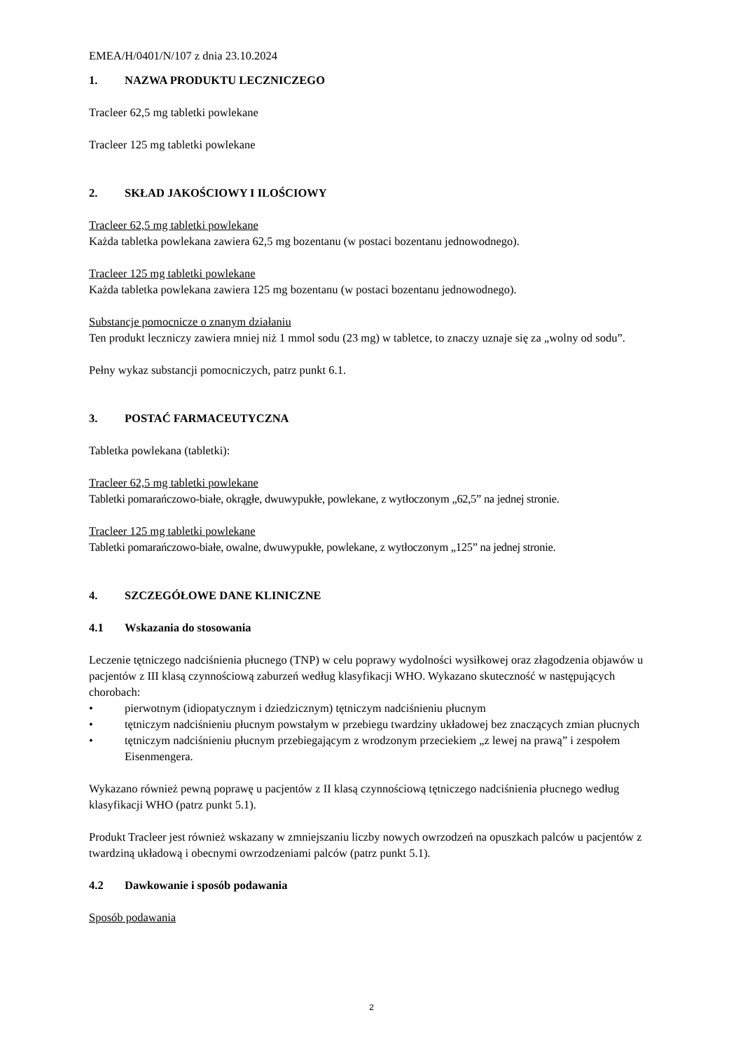EMEA/H/0401/N/107 z dnia 23.10.2024
1. NAZWA PRODUKTU LECZNICZEGO
Tracleer 62,5 mg tabletki powlekane
Tracleer 125 mg tabletki powlekane
2. SKŁAD JAKOŚCIOWY I ILOŚCIOWY
Tracleer 62,5 mg tabletki powlekane
Każda tabletka powlekana zawiera 62,5 mg bozentanu (w postaci bozentanu jednowodnego).
Tracleer 125 mg tabletki powlekane
Każda tabletka powlekana zawiera 125 mg bozentanu (w postaci bozentanu jednowodnego).
Substancje pomocnicze o znanym działaniu
Ten produkt leczniczy zawiera mniej niż 1 mmol sodu (23 mg) w tabletce, to znaczy uznaje się za „wolny od sodu”.
Pełny wykaz substancji pomocniczych, patrz punkt 6.1.
3. POSTAĆ FARMACEUTYCZNA
Tabletka powlekana (tabletki):
Tracleer 62,5 mg tabletki powlekane
Tabletki pomarańczowo-białe, okrągłe, dwuwypukłe, powlekane, z wytłoczonym „62,5” na jednej stronie.
Tracleer 125 mg tabletki powlekane
Tabletki pomarańczowo-białe, owalne, dwuwypukłe, powlekane, z wytłoczonym „125” na jednej stronie.
4. SZCZEGÓŁOWE DANE KLINICZNE
4.1 Wskazania do stosowania
Leczenie tętniczego nadciśnienia płucnego (TNP) w celu poprawy wydolności wysiłkowej oraz złagodzenia objawów u pacjentów z III klasą czynnościową zaburzeń według klasyfikacji WHO. Wykazano skuteczność w następujących chorobach:
• pierwotnym (idiopatycznym i dziedzicznym) tętniczym nadciśnieniu płucnym
• tętniczym nadciśnieniu płucnym powstałym w przebiegu twardziny układowej bez znaczących zmian płucnych
• tętniczym nadciśnieniu płucnym przebiegającym z wrodzonym przeciekiem „z lewej na prawą” i zespołem Eisenmengera.
Wykazano również pewną poprawę u pacjentów z II klasą czynnościową tętniczego nadciśnienia płucnego według klasyfikacji WHO (patrz punkt 5.1).
Produkt Tracleer jest również wskazany w zmniejszaniu liczby nowych owrzodzeń na opuszkach palców u pacjentów z twardziną układową i obecnymi owrzodzeniami palców (patrz punkt 5.1).
4.2 Dawkowanie i sposób podawania
Sposób podawania
2